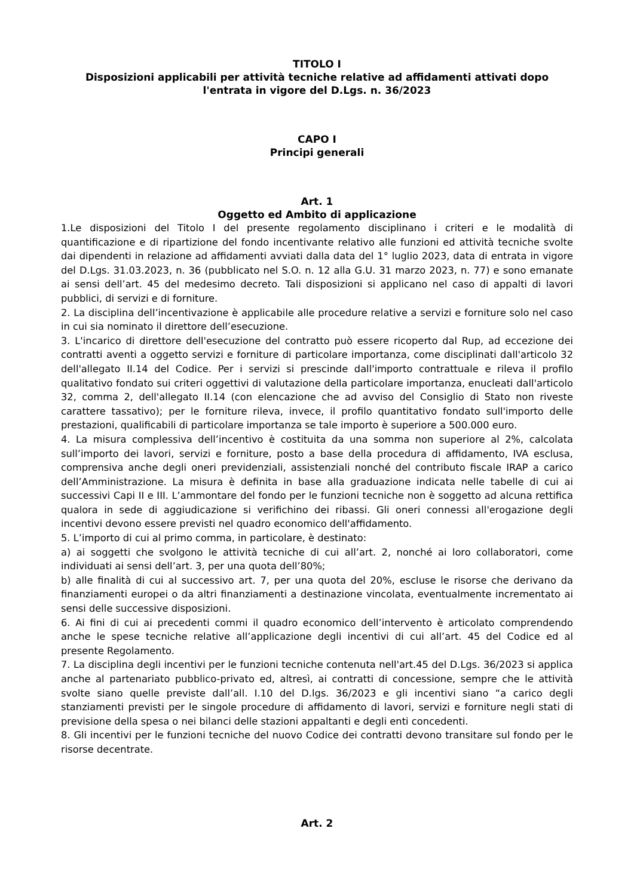TITOLO I
Disposizioni applicabili per attività tecniche relative ad affidamenti attivati dopo l'entrata in vigore del D.Lgs. n. 36/2023
CAPO I
Principi generali
Art. 1
Oggetto ed Ambito di applicazione
1.Le disposizioni del Titolo I del presente regolamento disciplinano i criteri e le modalità di quantificazione e di ripartizione del fondo incentivante relativo alle funzioni ed attività tecniche svolte dai dipendenti in relazione ad affidamenti avviati dalla data del 1° luglio 2023, data di entrata in vigore del D.Lgs. 31.03.2023, n. 36 (pubblicato nel S.O. n. 12 alla G.U. 31 marzo 2023, n. 77) e sono emanate ai sensi dell’art. 45 del medesimo decreto. Tali disposizioni si applicano nel caso di appalti di lavori pubblici, di servizi e di forniture.
2. La disciplina dell’incentivazione è applicabile alle procedure relative a servizi e forniture solo nel caso in cui sia nominato il direttore dell’esecuzione.
3. L'incarico di direttore dell'esecuzione del contratto può essere ricoperto dal Rup, ad eccezione dei contratti aventi a oggetto servizi e forniture di particolare importanza, come disciplinati dall'articolo 32 dell'allegato II.14 del Codice. Per i servizi si prescinde dall'importo contrattuale e rileva il profilo qualitativo fondato sui criteri oggettivi di valutazione della particolare importanza, enucleati dall'articolo 32, comma 2, dell'allegato II.14 (con elencazione che ad avviso del Consiglio di Stato non riveste carattere tassativo); per le forniture rileva, invece, il profilo quantitativo fondato sull'importo delle prestazioni, qualificabili di particolare importanza se tale importo è superiore a 500.000 euro.
4. La misura complessiva dell’incentivo è costituita da una somma non superiore al 2%, calcolata sull’importo dei lavori, servizi e forniture, posto a base della procedura di affidamento, IVA esclusa, comprensiva anche degli oneri previdenziali, assistenziali nonché del contributo fiscale IRAP a carico dell’Amministrazione. La misura è definita in base alla graduazione indicata nelle tabelle di cui ai successivi Capi II e III. L’ammontare del fondo per le funzioni tecniche non è soggetto ad alcuna rettifica qualora in sede di aggiudicazione si verifichino dei ribassi. Gli oneri connessi all'erogazione degli incentivi devono essere previsti nel quadro economico dell'affidamento.
5. L’importo di cui al primo comma, in particolare, è destinato:
a) ai soggetti che svolgono le attività tecniche di cui all’art. 2, nonché ai loro collaboratori, come individuati ai sensi dell’art. 3, per una quota dell’80%;
b) alle finalità di cui al successivo art. 7, per una quota del 20%, escluse le risorse che derivano da finanziamenti europei o da altri finanziamenti a destinazione vincolata, eventualmente incrementato ai sensi delle successive disposizioni.
6. Ai fini di cui ai precedenti commi il quadro economico dell’intervento è articolato comprendendo anche le spese tecniche relative all’applicazione degli incentivi di cui all’art. 45 del Codice ed al presente Regolamento.
7. La disciplina degli incentivi per le funzioni tecniche contenuta nell'art.45 del D.Lgs. 36/2023 si applica anche al partenariato pubblico-privato ed, altresì, ai contratti di concessione, sempre che le attività svolte siano quelle previste dall’all. I.10 del D.lgs. 36/2023 e gli incentivi siano “a carico degli stanziamenti previsti per le singole procedure di affidamento di lavori, servizi e forniture negli stati di previsione della spesa o nei bilanci delle stazioni appaltanti e degli enti concedenti.
8. Gli incentivi per le funzioni tecniche del nuovo Codice dei contratti devono transitare sul fondo per le risorse decentrate.
Art. 2